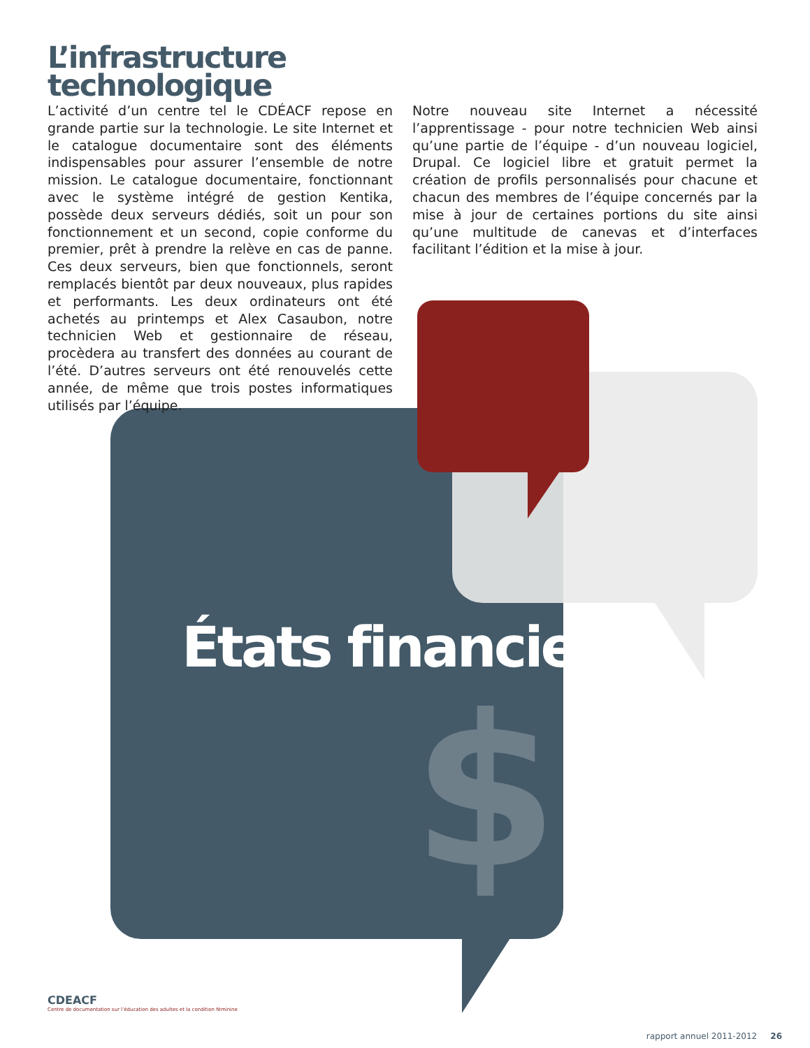L’infrastructure
technologique
L’activité d’un centre tel le CDÉACF repose en grande partie sur la technologie. Le site Internet et le catalogue documentaire sont des éléments indispensables pour assurer l’ensemble de notre mission. Le catalogue documentaire, fonctionnant avec le système intégré de gestion Kentika, possède deux serveurs dédiés, soit un pour son fonctionnement et un second, copie conforme du premier, prêt à prendre la relève en cas de panne. Ces deux serveurs, bien que fonctionnels, seront remplacés bientôt par deux nouveaux, plus rapides et performants. Les deux ordinateurs ont été achetés au printemps et Alex Casaubon, notre technicien Web et gestionnaire de réseau, procèdera au transfert des données au courant de l’été. D’autres serveurs ont été renouvelés cette année, de même que trois postes informatiques utilisés par l’équipe.
Notre nouveau site Internet a nécessité l’apprentissage - pour notre technicien Web ainsi qu’une partie de l’équipe - d’un nouveau logiciel, Drupal. Ce logiciel libre et gratuit permet la création de profils personnalisés pour chacune et chacun des membres de l’équipe concernés par la mise à jour de certaines portions du site ainsi qu’une multitude de canevas et d’interfaces facilitant l’édition et la mise à jour.
États financiers
$
CDEACF
Centre de documentation sur l’éducation des adultes et la condition féminine
rapport annuel 2011-2012 26